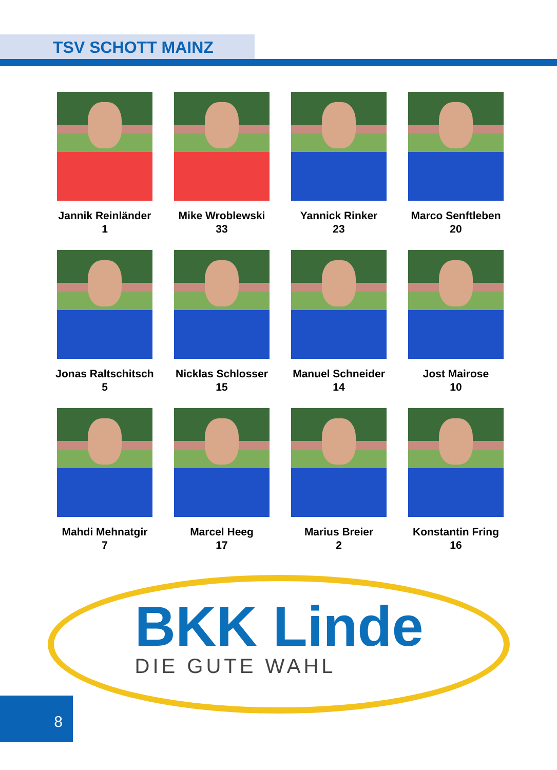TSV SCHOTT MAINZ
Jannik Reinländer
1
Mike Wroblewski
33
Yannick Rinker
23
Marco Senftleben
20
Jonas Raltschitsch
5
Nicklas Schlosser
15
Manuel Schneider
14
Jost Mairose
10
Mahdi Mehnatgir
7
Marcel Heeg
17
Marius Breier
2
Konstantin Fring
16
BKK Linde
DIE GUTE WAHL
8